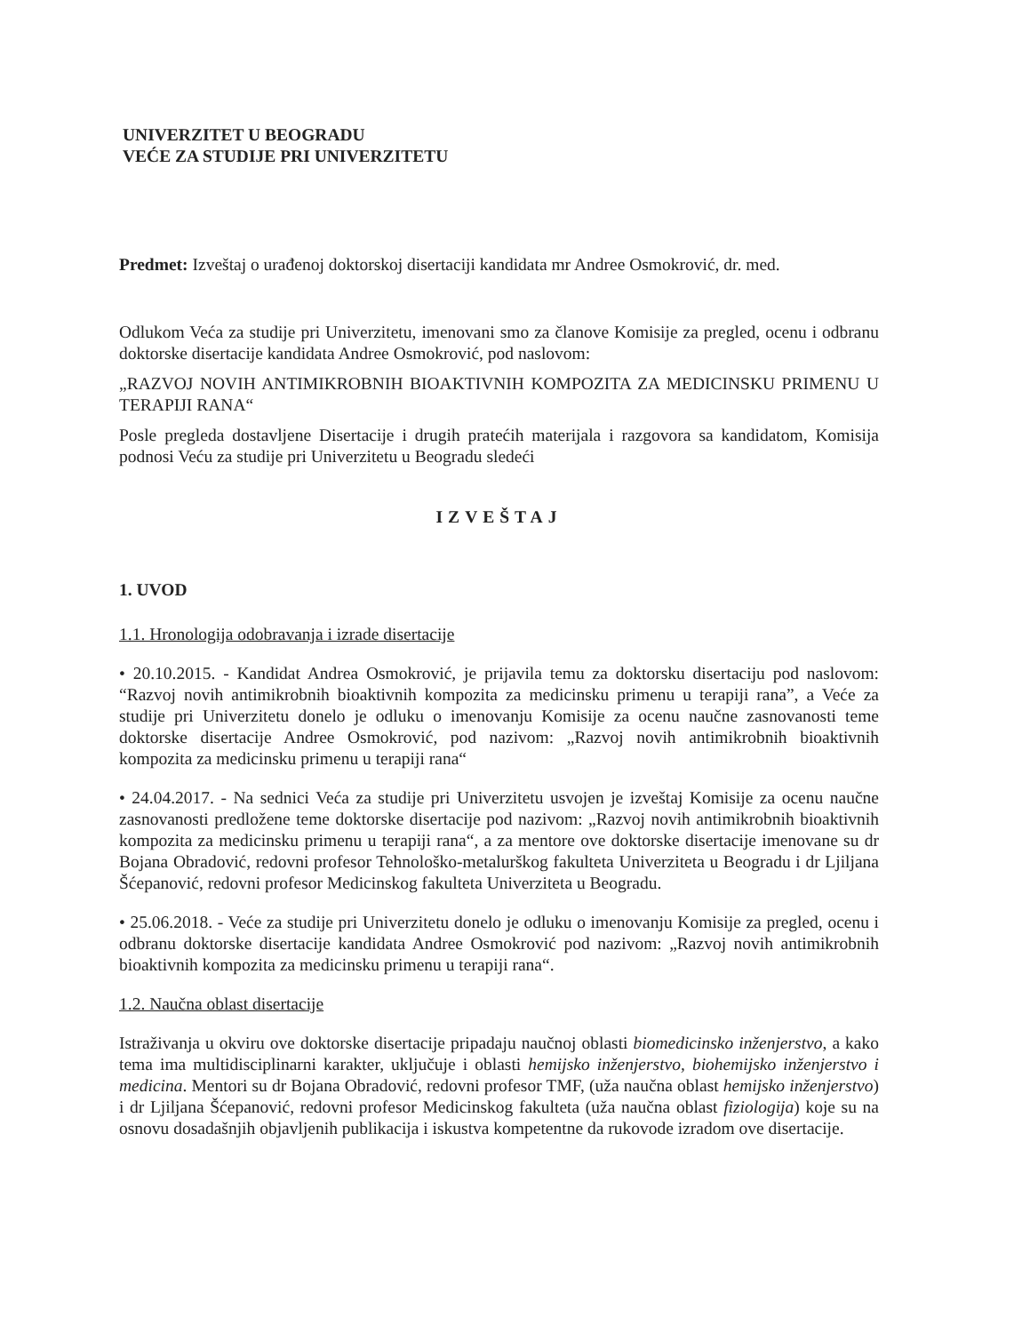UNIVERZITET U BEOGRADU
VEĆE ZA STUDIJE PRI UNIVERZITETU
Predmet: Izveštaj o urađenoj doktorskoj disertaciji kandidata mr Andree Osmokrović, dr. med.
Odlukom Veća za studije pri Univerzitetu, imenovani smo za članove Komisije za pregled, ocenu i odbranu doktorske disertacije kandidata Andree Osmokrović, pod naslovom:
„RAZVOJ NOVIH ANTIMIKROBNIH BIOAKTIVNIH KOMPOZITA ZA MEDICINSKU PRIMENU U TERAPIJI RANA“
Posle pregleda dostavljene Disertacije i drugih pratećih materijala i razgovora sa kandidatom, Komisija podnosi Veću za studije pri Univerzitetu u Beogradu sledeći
IZVEŠTAJ
1. UVOD
1.1. Hronologija odobravanja i izrade disertacije
• 20.10.2015. - Kandidat Andrea Osmokrović, je prijavila temu za doktorsku disertaciju pod naslovom: “Razvoj novih antimikrobnih bioaktivnih kompozita za medicinsku primenu u terapiji rana”, a Veće za studije pri Univerzitetu donelo je odluku o imenovanju Komisije za ocenu naučne zasnovanosti teme doktorske disertacije Andree Osmokrović, pod nazivom: „Razvoj novih antimikrobnih bioaktivnih kompozita za medicinsku primenu u terapiji rana“
• 24.04.2017. - Na sednici Veća za studije pri Univerzitetu usvojen je izveštaj Komisije za ocenu naučne zasnovanosti predložene teme doktorske disertacije pod nazivom: „Razvoj novih antimikrobnih bioaktivnih kompozita za medicinsku primenu u terapiji rana“, a za mentore ove doktorske disertacije imenovane su dr Bojana Obradović, redovni profesor Tehnološko-metalurškog fakulteta Univerziteta u Beogradu i dr Ljiljana Šćepanović, redovni profesor Medicinskog fakulteta Univerziteta u Beogradu.
• 25.06.2018. - Veće za studije pri Univerzitetu donelo je odluku o imenovanju Komisije za pregled, ocenu i odbranu doktorske disertacije kandidata Andree Osmokrović pod nazivom: „Razvoj novih antimikrobnih bioaktivnih kompozita za medicinsku primenu u terapiji rana“.
1.2. Naučna oblast disertacije
Istraživanja u okviru ove doktorske disertacije pripadaju naučnoj oblasti biomedicinsko inženjerstvo, a kako tema ima multidisciplinarni karakter, uključuje i oblasti hemijsko inženjerstvo, biohemijsko inženjerstvo i medicina. Mentori su dr Bojana Obradović, redovni profesor TMF, (uža naučna oblast hemijsko inženjerstvo) i dr Ljiljana Šćepanović, redovni profesor Medicinskog fakulteta (uža naučna oblast fiziologija) koje su na osnovu dosadašnjih objavljenih publikacija i iskustva kompetentne da rukovode izradom ove disertacije.